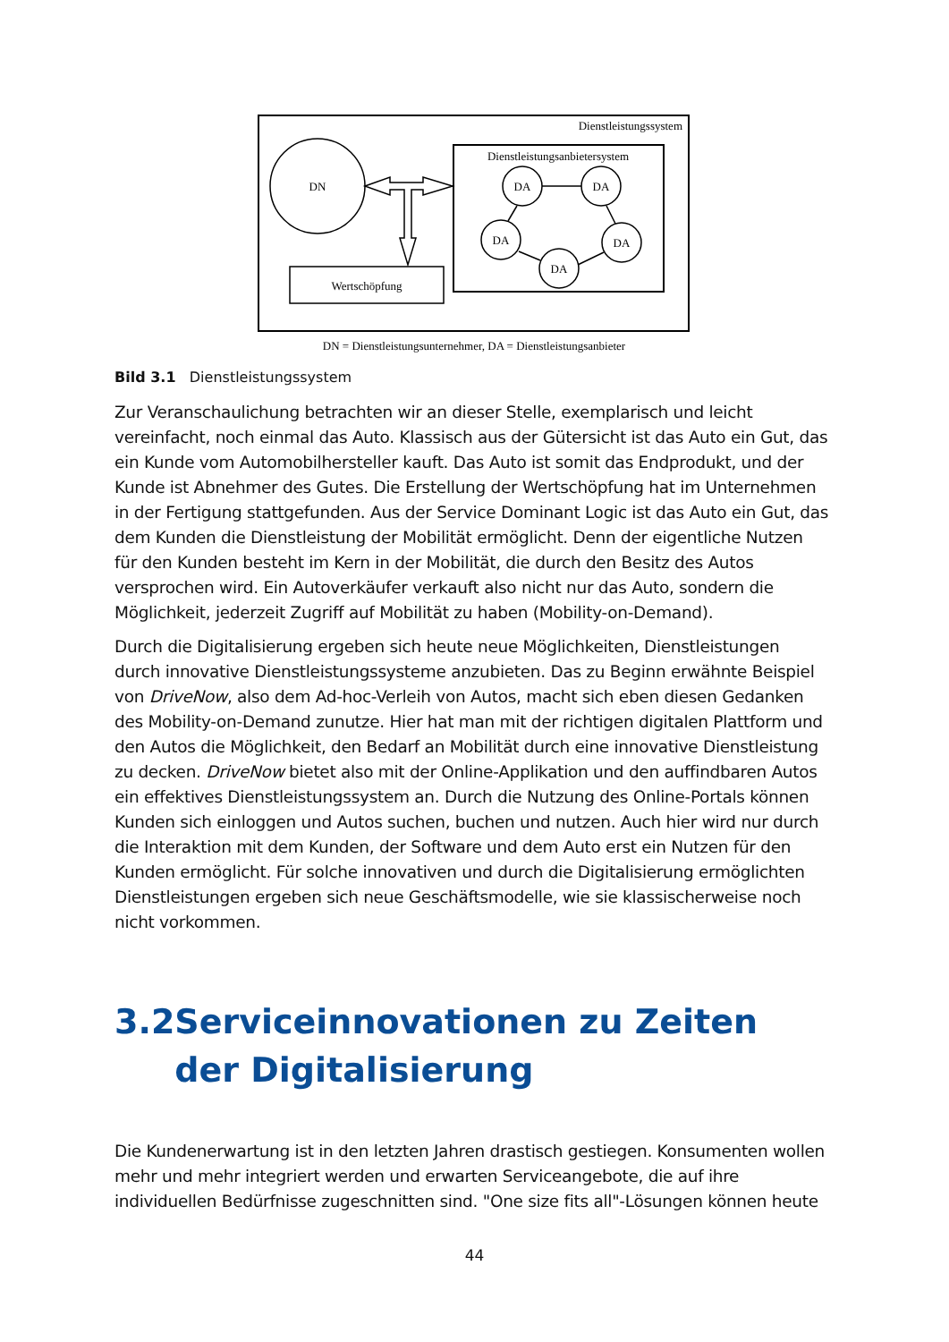Dienstleistungssystem
DN
Dienstleistungsanbietersystem
Wertschöpfung
DA
DA
DA
DA
DA
DN = Dienstleistungsunternehmer, DA = Dienstleistungsanbieter
Bild 3.1 Dienstleistungssystem
Zur Veranschaulichung betrachten wir an dieser Stelle, exemplarisch und leicht vereinfacht, noch einmal das Auto. Klassisch aus der Gütersicht ist das Auto ein Gut, das ein Kunde vom Automobilhersteller kauft. Das Auto ist somit das Endprodukt, und der Kunde ist Abnehmer des Gutes. Die Erstellung der Wertschöpfung hat im Unternehmen in der Fertigung stattgefunden. Aus der Service Dominant Logic ist das Auto ein Gut, das dem Kunden die Dienstleistung der Mobilität ermöglicht. Denn der eigentliche Nutzen für den Kunden besteht im Kern in der Mobilität, die durch den Besitz des Autos versprochen wird. Ein Autoverkäufer verkauft also nicht nur das Auto, sondern die Möglichkeit, jederzeit Zugriff auf Mobilität zu haben (Mobility-on-Demand).
Durch die Digitalisierung ergeben sich heute neue Möglichkeiten, Dienstleistungen durch innovative Dienstleistungssysteme anzubieten. Das zu Beginn erwähnte Beispiel von DriveNow, also dem Ad-hoc-Verleih von Autos, macht sich eben diesen Gedanken des Mobility-on-Demand zunutze. Hier hat man mit der richtigen digitalen Plattform und den Autos die Möglichkeit, den Bedarf an Mobilität durch eine innovative Dienstleistung zu decken. DriveNow bietet also mit der Online-Applikation und den auffindbaren Autos ein effektives Dienstleistungssystem an. Durch die Nutzung des Online-Portals können Kunden sich einloggen und Autos suchen, buchen und nutzen. Auch hier wird nur durch die Interaktion mit dem Kunden, der Software und dem Auto erst ein Nutzen für den Kunden ermöglicht. Für solche innovativen und durch die Digitalisierung ermöglichten Dienstleistungen ergeben sich neue Geschäftsmodelle, wie sie klassischerweise noch nicht vorkommen.
3.2 Serviceinnovationen zu Zeiten der Digitalisierung
Die Kundenerwartung ist in den letzten Jahren drastisch gestiegen. Konsumenten wollen mehr und mehr integriert werden und erwarten Serviceangebote, die auf ihre individuellen Bedürfnisse zugeschnitten sind. "One size fits all"-Lösungen können heute
44